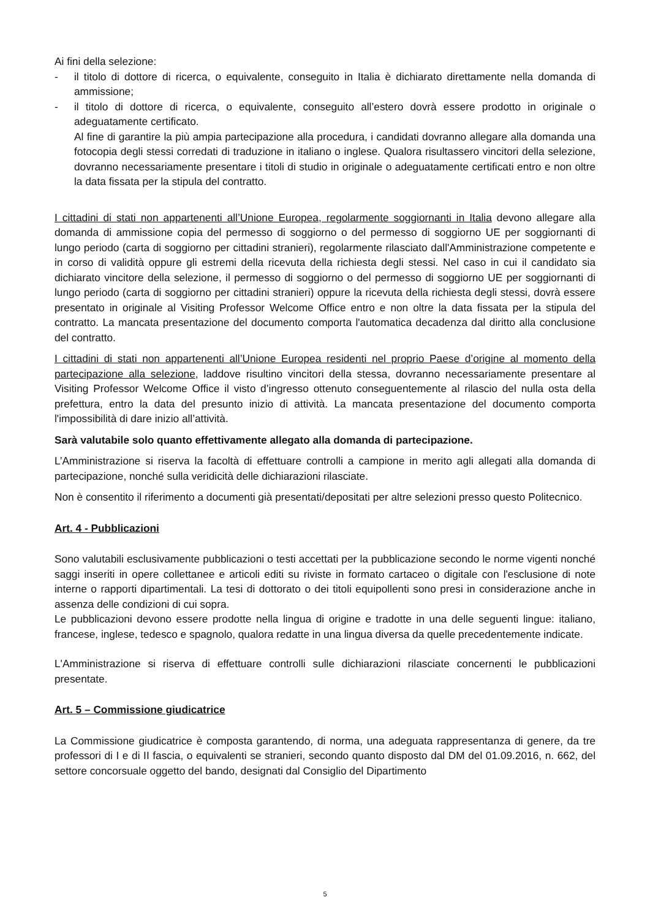Ai fini della selezione:
- il titolo di dottore di ricerca, o equivalente, conseguito in Italia è dichiarato direttamente nella domanda di ammissione;
- il titolo di dottore di ricerca, o equivalente, conseguito all’estero dovrà essere prodotto in originale o adeguatamente certificato.
Al fine di garantire la più ampia partecipazione alla procedura, i candidati dovranno allegare alla domanda una fotocopia degli stessi corredati di traduzione in italiano o inglese. Qualora risultassero vincitori della selezione, dovranno necessariamente presentare i titoli di studio in originale o adeguatamente certificati entro e non oltre la data fissata per la stipula del contratto.
I cittadini di stati non appartenenti all’Unione Europea, regolarmente soggiornanti in Italia devono allegare alla domanda di ammissione copia del permesso di soggiorno o del permesso di soggiorno UE per soggiornanti di lungo periodo (carta di soggiorno per cittadini stranieri), regolarmente rilasciato dall'Amministrazione competente e in corso di validità oppure gli estremi della ricevuta della richiesta degli stessi. Nel caso in cui il candidato sia dichiarato vincitore della selezione, il permesso di soggiorno o del permesso di soggiorno UE per soggiornanti di lungo periodo (carta di soggiorno per cittadini stranieri) oppure la ricevuta della richiesta degli stessi, dovrà essere presentato in originale al Visiting Professor Welcome Office entro e non oltre la data fissata per la stipula del contratto. La mancata presentazione del documento comporta l'automatica decadenza dal diritto alla conclusione del contratto.
I cittadini di stati non appartenenti all’Unione Europea residenti nel proprio Paese d’origine al momento della partecipazione alla selezione, laddove risultino vincitori della stessa, dovranno necessariamente presentare al Visiting Professor Welcome Office il visto d’ingresso ottenuto conseguentemente al rilascio del nulla osta della prefettura, entro la data del presunto inizio di attività. La mancata presentazione del documento comporta l'impossibilità di dare inizio all’attività.
Sarà valutabile solo quanto effettivamente allegato alla domanda di partecipazione.
L’Amministrazione si riserva la facoltà di effettuare controlli a campione in merito agli allegati alla domanda di partecipazione, nonché sulla veridicità delle dichiarazioni rilasciate.
Non è consentito il riferimento a documenti già presentati/depositati per altre selezioni presso questo Politecnico.
Art. 4 - Pubblicazioni
Sono valutabili esclusivamente pubblicazioni o testi accettati per la pubblicazione secondo le norme vigenti nonché saggi inseriti in opere collettanee e articoli editi su riviste in formato cartaceo o digitale con l'esclusione di note interne o rapporti dipartimentali. La tesi di dottorato o dei titoli equipollenti sono presi in considerazione anche in assenza delle condizioni di cui sopra.
Le pubblicazioni devono essere prodotte nella lingua di origine e tradotte in una delle seguenti lingue: italiano, francese, inglese, tedesco e spagnolo, qualora redatte in una lingua diversa da quelle precedentemente indicate.
L'Amministrazione si riserva di effettuare controlli sulle dichiarazioni rilasciate concernenti le pubblicazioni presentate.
Art. 5 – Commissione giudicatrice
La Commissione giudicatrice è composta garantendo, di norma, una adeguata rappresentanza di genere, da tre professori di I e di II fascia, o equivalenti se stranieri, secondo quanto disposto dal DM del 01.09.2016, n. 662, del settore concorsuale oggetto del bando, designati dal Consiglio del Dipartimento
5